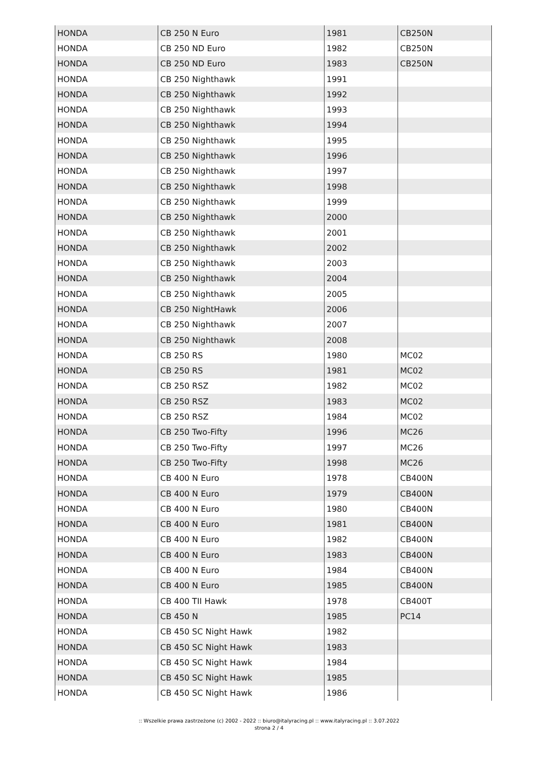| HONDA | CB 250 N Euro | 1981 | CB250N |
| HONDA | CB 250 ND Euro | 1982 | CB250N |
| HONDA | CB 250 ND Euro | 1983 | CB250N |
| HONDA | CB 250 Nighthawk | 1991 | |
| HONDA | CB 250 Nighthawk | 1992 | |
| HONDA | CB 250 Nighthawk | 1993 | |
| HONDA | CB 250 Nighthawk | 1994 | |
| HONDA | CB 250 Nighthawk | 1995 | |
| HONDA | CB 250 Nighthawk | 1996 | |
| HONDA | CB 250 Nighthawk | 1997 | |
| HONDA | CB 250 Nighthawk | 1998 | |
| HONDA | CB 250 Nighthawk | 1999 | |
| HONDA | CB 250 Nighthawk | 2000 | |
| HONDA | CB 250 Nighthawk | 2001 | |
| HONDA | CB 250 Nighthawk | 2002 | |
| HONDA | CB 250 Nighthawk | 2003 | |
| HONDA | CB 250 Nighthawk | 2004 | |
| HONDA | CB 250 Nighthawk | 2005 | |
| HONDA | CB 250 NightHawk | 2006 | |
| HONDA | CB 250 Nighthawk | 2007 | |
| HONDA | CB 250 Nighthawk | 2008 | |
| HONDA | CB 250 RS | 1980 | MC02 |
| HONDA | CB 250 RS | 1981 | MC02 |
| HONDA | CB 250 RSZ | 1982 | MC02 |
| HONDA | CB 250 RSZ | 1983 | MC02 |
| HONDA | CB 250 RSZ | 1984 | MC02 |
| HONDA | CB 250 Two-Fifty | 1996 | MC26 |
| HONDA | CB 250 Two-Fifty | 1997 | MC26 |
| HONDA | CB 250 Two-Fifty | 1998 | MC26 |
| HONDA | CB 400 N Euro | 1978 | CB400N |
| HONDA | CB 400 N Euro | 1979 | CB400N |
| HONDA | CB 400 N Euro | 1980 | CB400N |
| HONDA | CB 400 N Euro | 1981 | CB400N |
| HONDA | CB 400 N Euro | 1982 | CB400N |
| HONDA | CB 400 N Euro | 1983 | CB400N |
| HONDA | CB 400 N Euro | 1984 | CB400N |
| HONDA | CB 400 N Euro | 1985 | CB400N |
| HONDA | CB 400 TII Hawk | 1978 | CB400T |
| HONDA | CB 450 N | 1985 | PC14 |
| HONDA | CB 450 SC Night Hawk | 1982 | |
| HONDA | CB 450 SC Night Hawk | 1983 | |
| HONDA | CB 450 SC Night Hawk | 1984 | |
| HONDA | CB 450 SC Night Hawk | 1985 | |
| HONDA | CB 450 SC Night Hawk | 1986 | |
:: Wszelkie prawa zastrzeżone (c) 2002 - 2022 :: biuro@italyracing.pl :: www.italyracing.pl :: 3.07.2022
strona 2 / 4